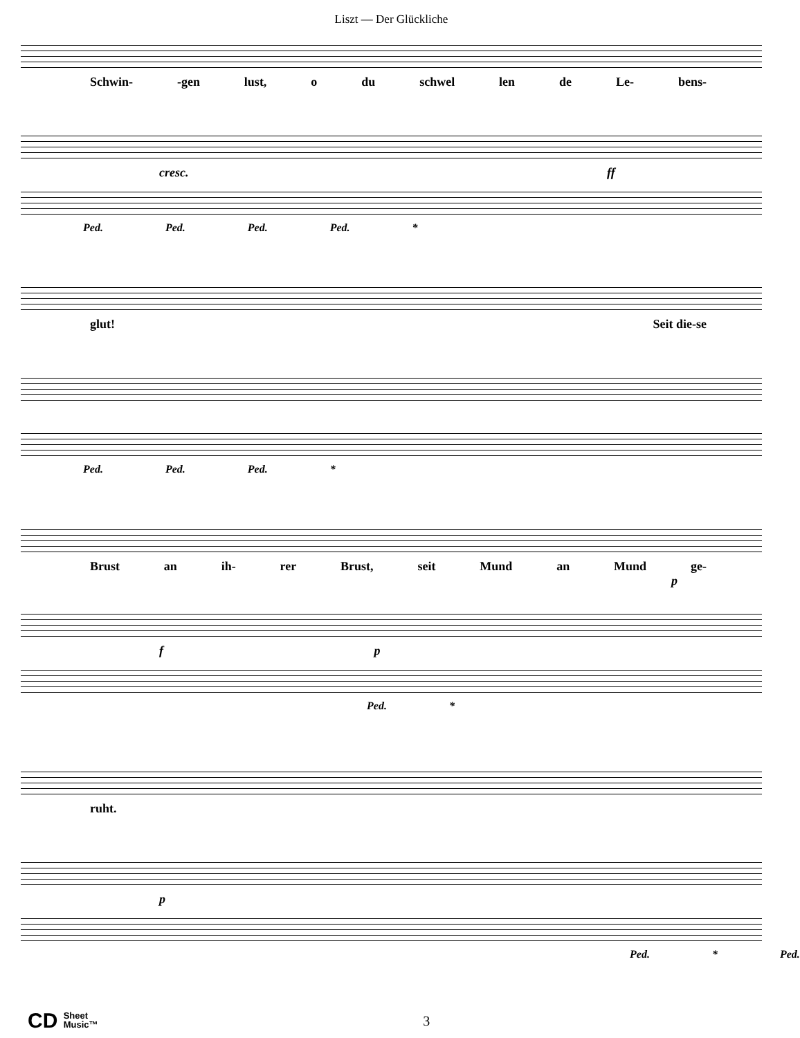Liszt — Der Glückliche
Schwin- -gen lust, o du schwel len de Le- bens-
cresc. ff
Ped. Ped. Ped. Ped. *
glut! Seit die-se
Ped. Ped. Ped. *
Brust an ih- rer Brust, seit Mund an Mund ge-
p
f p
Ped. *
ruht.
p
Ped. * Ped.
CD Sheet
Music™ 3